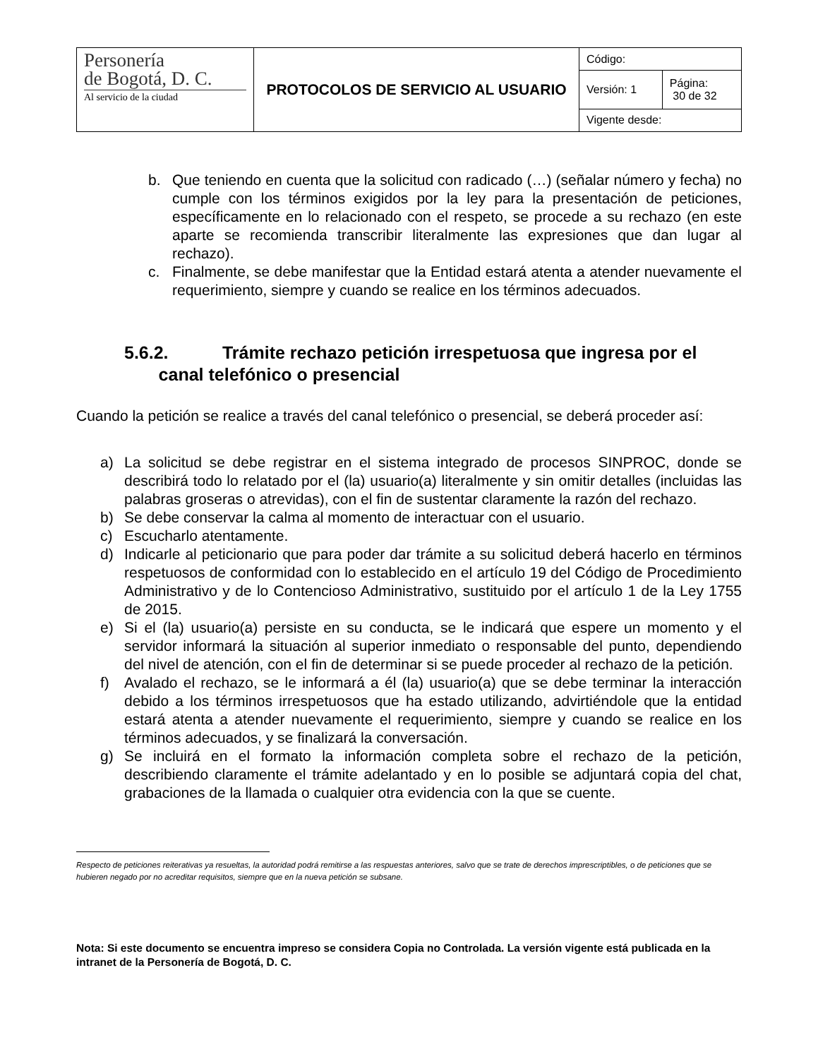| Personería de Bogotá, D. C. Al servicio de la ciudad | PROTOCOLOS DE SERVICIO AL USUARIO | Código: | |
| | | Versión: 1 | Página: 30 de 32 |
| | | Vigente desde: | |
b. Que teniendo en cuenta que la solicitud con radicado (…) (señalar número y fecha) no cumple con los términos exigidos por la ley para la presentación de peticiones, específicamente en lo relacionado con el respeto, se procede a su rechazo (en este aparte se recomienda transcribir literalmente las expresiones que dan lugar al rechazo).
c. Finalmente, se debe manifestar que la Entidad estará atenta a atender nuevamente el requerimiento, siempre y cuando se realice en los términos adecuados.
5.6.2. Trámite rechazo petición irrespetuosa que ingresa por el
canal telefónico o presencial
Cuando la petición se realice a través del canal telefónico o presencial, se deberá proceder así:
a) La solicitud se debe registrar en el sistema integrado de procesos SINPROC, donde se describirá todo lo relatado por el (la) usuario(a) literalmente y sin omitir detalles (incluidas las palabras groseras o atrevidas), con el fin de sustentar claramente la razón del rechazo.
b) Se debe conservar la calma al momento de interactuar con el usuario.
c) Escucharlo atentamente.
d) Indicarle al peticionario que para poder dar trámite a su solicitud deberá hacerlo en términos respetuosos de conformidad con lo establecido en el artículo 19 del Código de Procedimiento Administrativo y de lo Contencioso Administrativo, sustituido por el artículo 1 de la Ley 1755 de 2015.
e) Si el (la) usuario(a) persiste en su conducta, se le indicará que espere un momento y el servidor informará la situación al superior inmediato o responsable del punto, dependiendo del nivel de atención, con el fin de determinar si se puede proceder al rechazo de la petición.
f) Avalado el rechazo, se le informará a él (la) usuario(a) que se debe terminar la interacción debido a los términos irrespetuosos que ha estado utilizando, advirtiéndole que la entidad estará atenta a atender nuevamente el requerimiento, siempre y cuando se realice en los términos adecuados, y se finalizará la conversación.
g) Se incluirá en el formato la información completa sobre el rechazo de la petición, describiendo claramente el trámite adelantado y en lo posible se adjuntará copia del chat, grabaciones de la llamada o cualquier otra evidencia con la que se cuente.
Respecto de peticiones reiterativas ya resueltas, la autoridad podrá remitirse a las respuestas anteriores, salvo que se trate de derechos imprescriptibles, o de peticiones que se hubieren negado por no acreditar requisitos, siempre que en la nueva petición se subsane.
Nota: Si este documento se encuentra impreso se considera Copia no Controlada. La versión vigente está publicada en la intranet de la Personería de Bogotá, D. C.